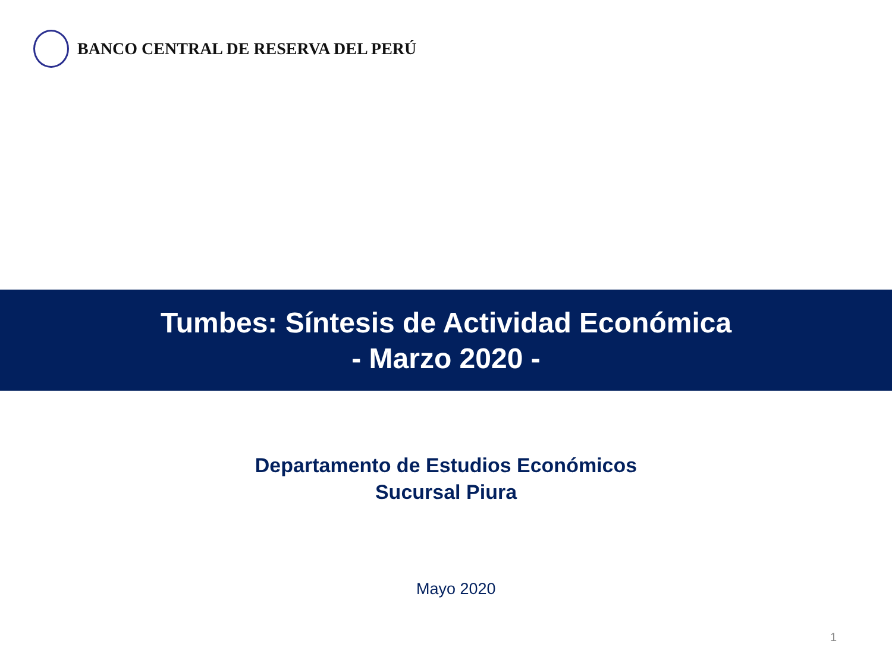BANCO CENTRAL DE RESERVA DEL PERÚ
Tumbes: Síntesis de Actividad Económica
- Marzo 2020 -
Departamento de Estudios Económicos
Sucursal Piura
Mayo 2020
1